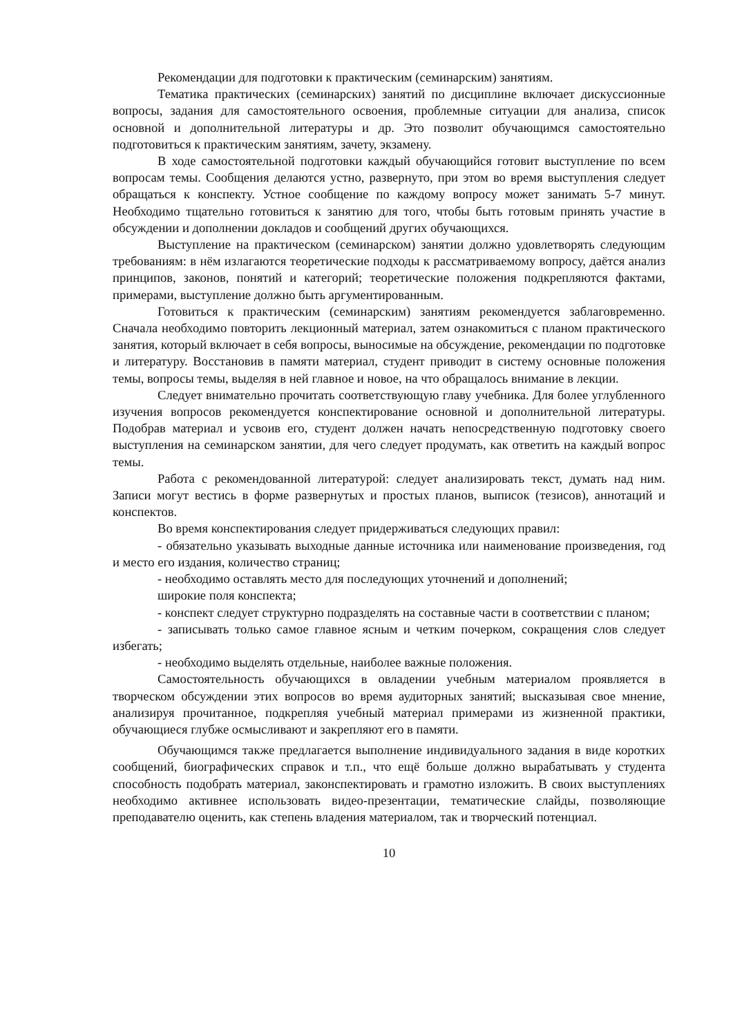Рекомендации для подготовки к практическим (семинарским) занятиям.
Тематика практических (семинарских) занятий по дисциплине включает дискуссионные вопросы, задания для самостоятельного освоения, проблемные ситуации для анализа, список основной и дополнительной литературы и др. Это позволит обучающимся самостоятельно подготовиться к практическим занятиям, зачету, экзамену.
В ходе самостоятельной подготовки каждый обучающийся готовит выступление по всем вопросам темы. Сообщения делаются устно, развернуто, при этом во время выступления следует обращаться к конспекту. Устное сообщение по каждому вопросу может занимать 5-7 минут. Необходимо тщательно готовиться к занятию для того, чтобы быть готовым принять участие в обсуждении и дополнении докладов и сообщений других обучающихся.
Выступление на практическом (семинарском) занятии должно удовлетворять следующим требованиям: в нём излагаются теоретические подходы к рассматриваемому вопросу, даётся анализ принципов, законов, понятий и категорий; теоретические положения подкрепляются фактами, примерами, выступление должно быть аргументированным.
Готовиться к практическим (семинарским) занятиям рекомендуется заблаговременно. Сначала необходимо повторить лекционный материал, затем ознакомиться с планом практического занятия, который включает в себя вопросы, выносимые на обсуждение, рекомендации по подготовке и литературу. Восстановив в памяти материал, студент приводит в систему основные положения темы, вопросы темы, выделяя в ней главное и новое, на что обращалось внимание в лекции.
Следует внимательно прочитать соответствующую главу учебника. Для более углубленного изучения вопросов рекомендуется конспектирование основной и дополнительной литературы. Подобрав материал и усвоив его, студент должен начать непосредственную подготовку своего выступления на семинарском занятии, для чего следует продумать, как ответить на каждый вопрос темы.
Работа с рекомендованной литературой: следует анализировать текст, думать над ним. Записи могут вестись в форме развернутых и простых планов, выписок (тезисов), аннотаций и конспектов.
Во время конспектирования следует придерживаться следующих правил:
- обязательно указывать выходные данные источника или наименование произведения, год и место его издания, количество страниц;
- необходимо оставлять место для последующих уточнений и дополнений;
широкие поля конспекта;
- конспект следует структурно подразделять на составные части в соответствии с планом;
- записывать только самое главное ясным и четким почерком, сокращения слов следует избегать;
- необходимо выделять отдельные, наиболее важные положения.
Самостоятельность обучающихся в овладении учебным материалом проявляется в творческом обсуждении этих вопросов во время аудиторных занятий; высказывая свое мнение, анализируя прочитанное, подкрепляя учебный материал примерами из жизненной практики, обучающиеся глубже осмысливают и закрепляют его в памяти.
Обучающимся также предлагается выполнение индивидуального задания в виде коротких сообщений, биографических справок и т.п., что ещё больше должно вырабатывать у студента способность подобрать материал, законспектировать и грамотно изложить. В своих выступлениях необходимо активнее использовать видео-презентации, тематические слайды, позволяющие преподавателю оценить, как степень владения материалом, так и творческий потенциал.
10